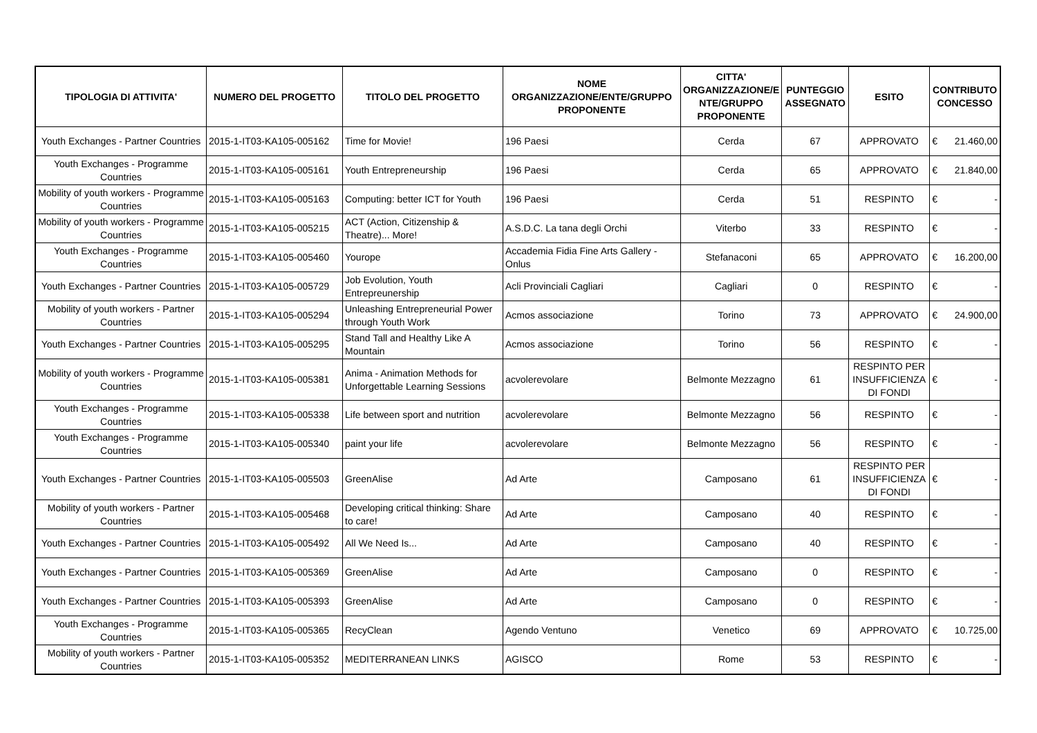| TIPOLOGIA DI ATTIVITA' | NUMERO DEL PROGETTO | TITOLO DEL PROGETTO | NOME ORGANIZZAZIONE/ENTE/GRUPPO PROPONENTE | CITTA' ORGANIZZAZIONE/E NTE/GRUPPO PROPONENTE | PUNTEGGIO ASSEGNATO | ESITO | CONTRIBUTO CONCESSO |
| --- | --- | --- | --- | --- | --- | --- | --- |
| Youth Exchanges - Partner Countries | 2015-1-IT03-KA105-005162 | Time for Movie! | 196 Paesi | Cerda | 67 | APPROVATO | € 21.460,00 |
| Youth Exchanges - Programme Countries | 2015-1-IT03-KA105-005161 | Youth Entrepreneurship | 196 Paesi | Cerda | 65 | APPROVATO | € 21.840,00 |
| Mobility of youth workers - Programme Countries | 2015-1-IT03-KA105-005163 | Computing: better ICT for Youth | 196 Paesi | Cerda | 51 | RESPINTO | € - |
| Mobility of youth workers - Programme Countries | 2015-1-IT03-KA105-005215 | ACT (Action, Citizenship & Theatre)... More! | A.S.D.C. La tana degli Orchi | Viterbo | 33 | RESPINTO | € - |
| Youth Exchanges - Programme Countries | 2015-1-IT03-KA105-005460 | Yourope | Accademia Fidia Fine Arts Gallery - Onlus | Stefanaconi | 65 | APPROVATO | € 16.200,00 |
| Youth Exchanges - Partner Countries | 2015-1-IT03-KA105-005729 | Job Evolution, Youth Entrepreunership | Acli Provinciali Cagliari | Cagliari | 0 | RESPINTO | € - |
| Mobility of youth workers - Partner Countries | 2015-1-IT03-KA105-005294 | Unleashing Entrepreneurial Power through Youth Work | Acmos associazione | Torino | 73 | APPROVATO | € 24.900,00 |
| Youth Exchanges - Partner Countries | 2015-1-IT03-KA105-005295 | Stand Tall and Healthy Like A Mountain | Acmos associazione | Torino | 56 | RESPINTO | € - |
| Mobility of youth workers - Programme Countries | 2015-1-IT03-KA105-005381 | Anima - Animation Methods for Unforgettable Learning Sessions | acvolerevolare | Belmonte Mezzagno | 61 | RESPINTO PER INSUFFICIENZA DI FONDI | € - |
| Youth Exchanges - Programme Countries | 2015-1-IT03-KA105-005338 | Life between sport and nutrition | acvolerevolare | Belmonte Mezzagno | 56 | RESPINTO | € - |
| Youth Exchanges - Programme Countries | 2015-1-IT03-KA105-005340 | paint your life | acvolerevolare | Belmonte Mezzagno | 56 | RESPINTO | € - |
| Youth Exchanges - Partner Countries | 2015-1-IT03-KA105-005503 | GreenAlise | Ad Arte | Camposano | 61 | RESPINTO PER INSUFFICIENZA DI FONDI | € - |
| Mobility of youth workers - Partner Countries | 2015-1-IT03-KA105-005468 | Developing critical thinking: Share to care! | Ad Arte | Camposano | 40 | RESPINTO | € - |
| Youth Exchanges - Partner Countries | 2015-1-IT03-KA105-005492 | All We Need Is... | Ad Arte | Camposano | 40 | RESPINTO | € - |
| Youth Exchanges - Partner Countries | 2015-1-IT03-KA105-005369 | GreenAlise | Ad Arte | Camposano | 0 | RESPINTO | € - |
| Youth Exchanges - Partner Countries | 2015-1-IT03-KA105-005393 | GreenAlise | Ad Arte | Camposano | 0 | RESPINTO | € - |
| Youth Exchanges - Programme Countries | 2015-1-IT03-KA105-005365 | RecyClean | Agendo Ventuno | Venetico | 69 | APPROVATO | € 10.725,00 |
| Mobility of youth workers - Partner Countries | 2015-1-IT03-KA105-005352 | MEDITERRANEAN LINKS | AGISCO | Rome | 53 | RESPINTO | € - |